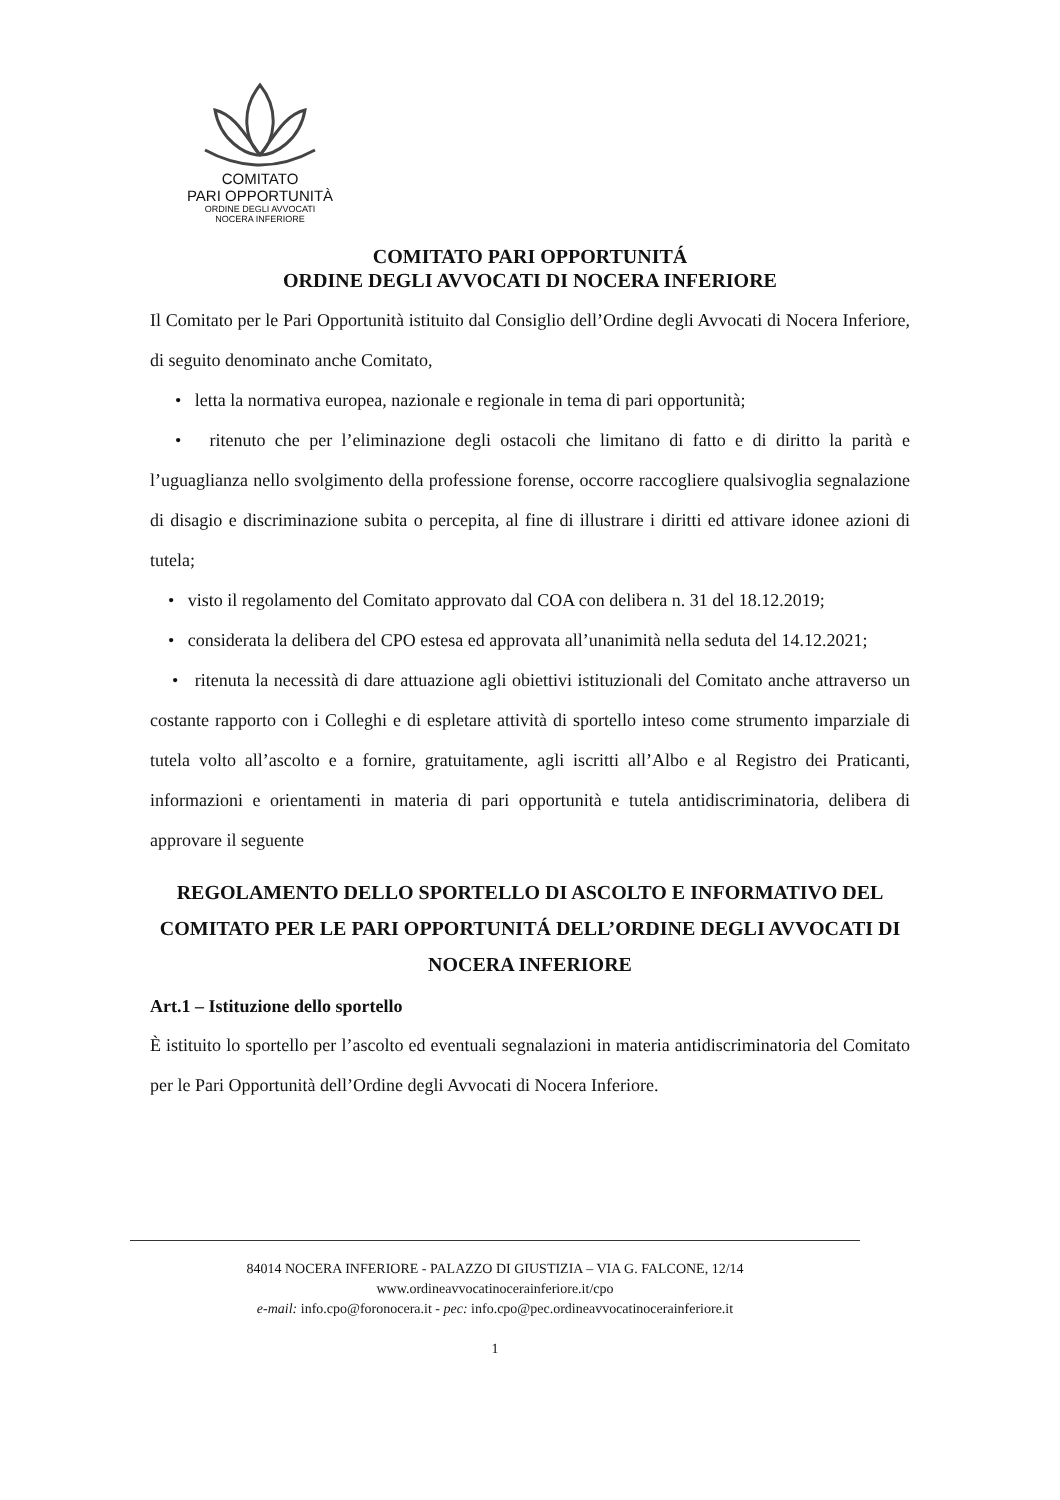COMITATO
PARI OPPORTUNITÀ
ORDINE DEGLI AVVOCATI
NOCERA INFERIORE
COMITATO PARI OPPORTUNITÁ
ORDINE DEGLI AVVOCATI DI NOCERA INFERIORE
Il Comitato per le Pari Opportunità istituito dal Consiglio dell’Ordine degli Avvocati di Nocera Inferiore, di seguito denominato anche Comitato,
• letta la normativa europea, nazionale e regionale in tema di pari opportunità;
• ritenuto che per l’eliminazione degli ostacoli che limitano di fatto e di diritto la parità e l’uguaglianza nello svolgimento della professione forense, occorre raccogliere qualsivoglia segnalazione di disagio e discriminazione subita o percepita, al fine di illustrare i diritti ed attivare idonee azioni di tutela;
• visto il regolamento del Comitato approvato dal COA con delibera n. 31 del 18.12.2019;
• considerata la delibera del CPO estesa ed approvata all’unanimità nella seduta del 14.12.2021;
• ritenuta la necessità di dare attuazione agli obiettivi istituzionali del Comitato anche attraverso un costante rapporto con i Colleghi e di espletare attività di sportello inteso come strumento imparziale di tutela volto all’ascolto e a fornire, gratuitamente, agli iscritti all’Albo e al Registro dei Praticanti, informazioni e orientamenti in materia di pari opportunità e tutela antidiscriminatoria, delibera di approvare il seguente
REGOLAMENTO DELLO SPORTELLO DI ASCOLTO E INFORMATIVO DEL COMITATO PER LE PARI OPPORTUNITÁ DELL’ORDINE DEGLI AVVOCATI DI NOCERA INFERIORE
Art.1 – Istituzione dello sportello
È istituito lo sportello per l’ascolto ed eventuali segnalazioni in materia antidiscriminatoria del Comitato per le Pari Opportunità dell’Ordine degli Avvocati di Nocera Inferiore.
84014 NOCERA INFERIORE - PALAZZO DI GIUSTIZIA – VIA G. FALCONE, 12/14
www.ordineavvocatinocerainferiore.it/cpo
e-mail: info.cpo@foronocera.it - pec: info.cpo@pec.ordineavvocatinocerainferiore.it
1